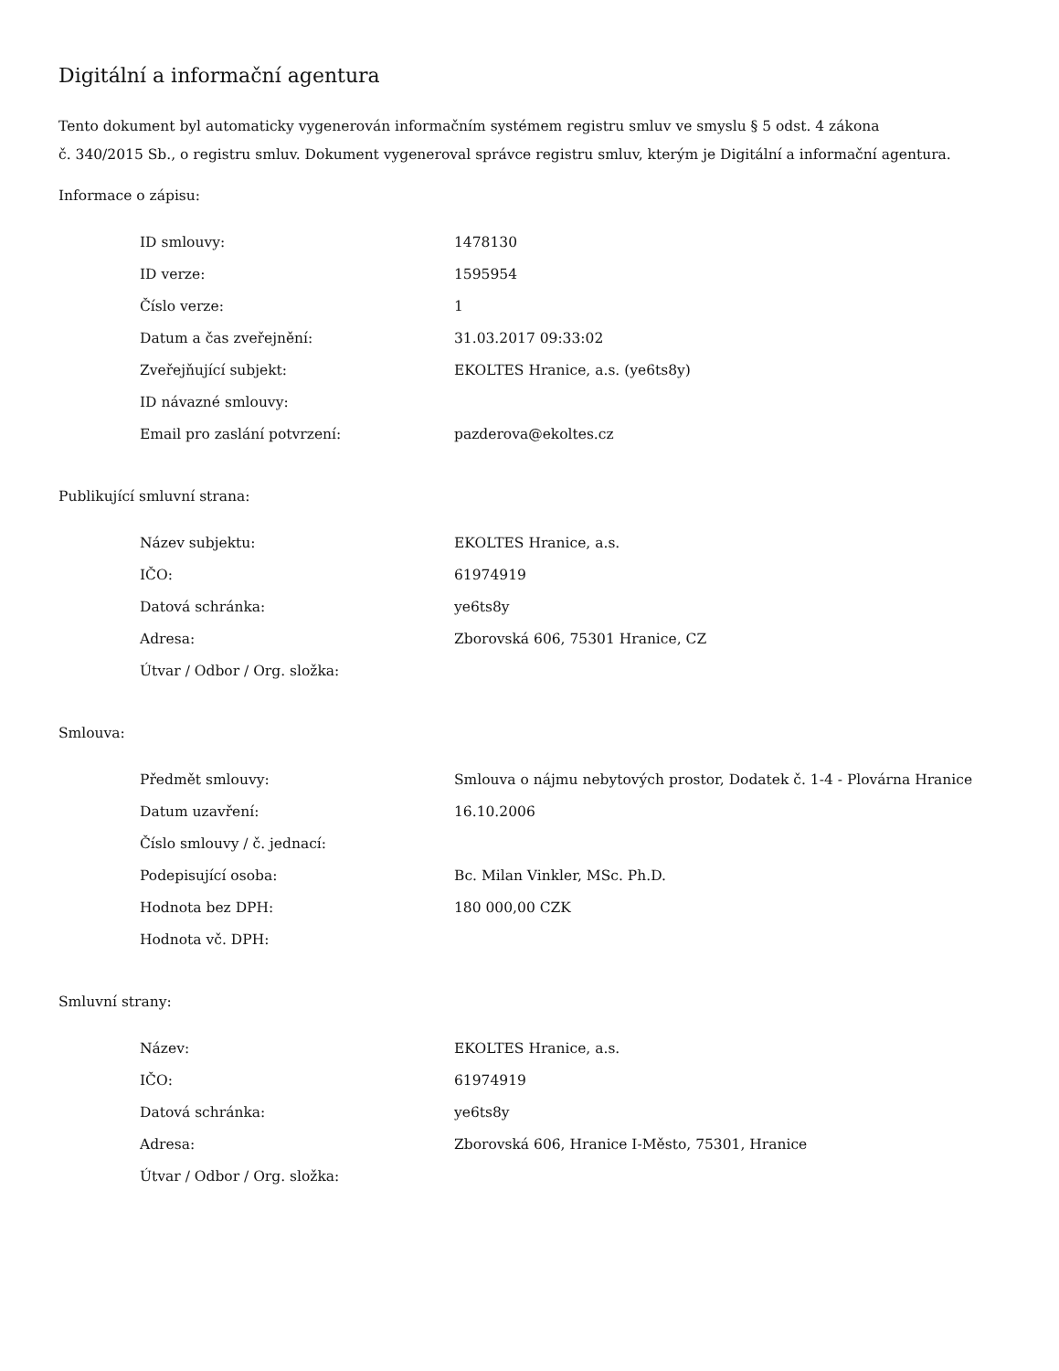Digitální a informační agentura
Tento dokument byl automaticky vygenerován informačním systémem registru smluv ve smyslu § 5 odst. 4 zákona
č. 340/2015 Sb., o registru smluv. Dokument vygeneroval správce registru smluv, kterým je Digitální a informační agentura.
Informace o zápisu:
| ID smlouvy: | 1478130 |
| ID verze: | 1595954 |
| Číslo verze: | 1 |
| Datum a čas zveřejnění: | 31.03.2017 09:33:02 |
| Zveřejňující subjekt: | EKOLTES Hranice, a.s. (ye6ts8y) |
| ID návazné smlouvy: | |
| Email pro zaslání potvrzení: | pazderova@ekoltes.cz |
Publikující smluvní strana:
| Název subjektu: | EKOLTES Hranice, a.s. |
| IČO: | 61974919 |
| Datová schránka: | ye6ts8y |
| Adresa: | Zborovská 606, 75301 Hranice, CZ |
| Útvar / Odbor / Org. složka: | |
Smlouva:
| Předmět smlouvy: | Smlouva o nájmu nebytových prostor, Dodatek č. 1-4 - Plovárna Hranice |
| Datum uzavření: | 16.10.2006 |
| Číslo smlouvy / č. jednací: | |
| Podepisující osoba: | Bc. Milan Vinkler, MSc. Ph.D. |
| Hodnota bez DPH: | 180 000,00 CZK |
| Hodnota vč. DPH: | |
Smluvní strany:
| Název: | EKOLTES Hranice, a.s. |
| IČO: | 61974919 |
| Datová schránka: | ye6ts8y |
| Adresa: | Zborovská 606, Hranice I-Město, 75301, Hranice |
| Útvar / Odbor / Org. složka: | |